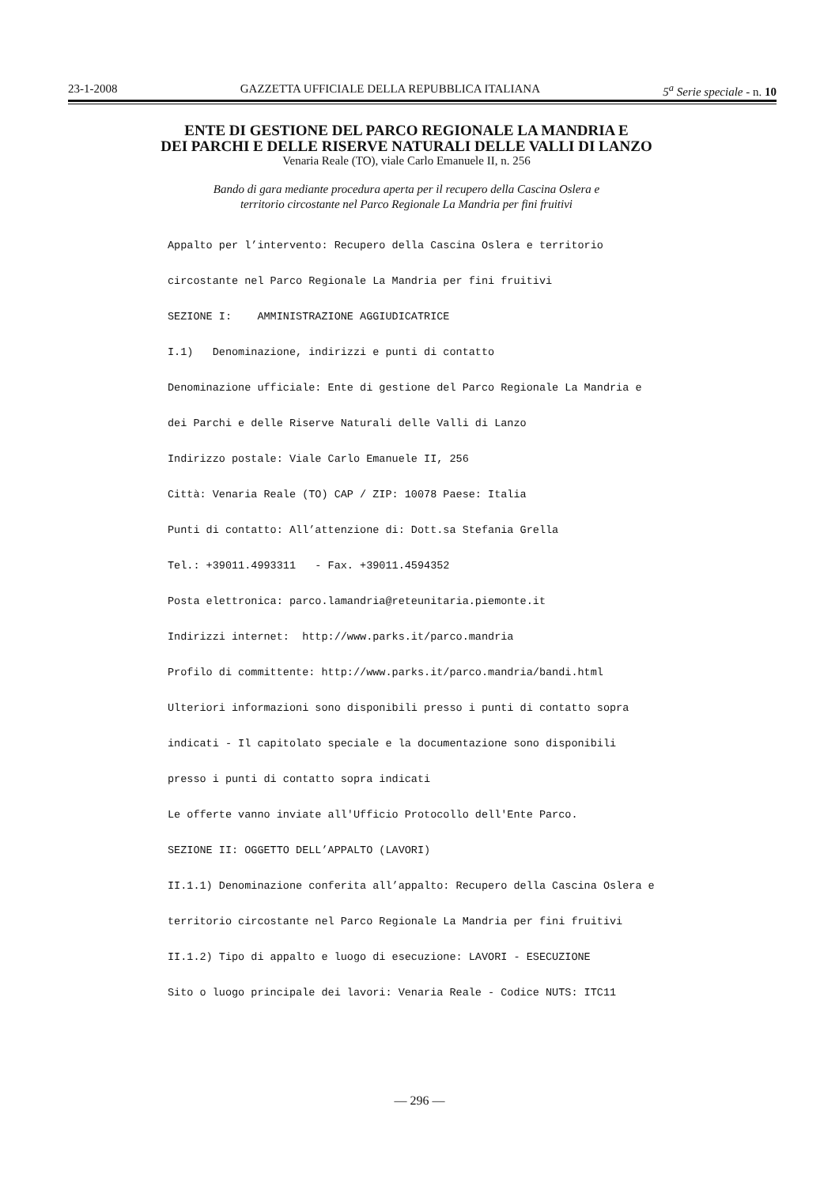23-1-2008 GAZZETTA UFFICIALE DELLA REPUBBLICA ITALIANA 5<sup>a</sup> Serie speciale - n. 10
ENTE DI GESTIONE DEL PARCO REGIONALE LA MANDRIA E
DEI PARCHI E DELLE RISERVE NATURALI DELLE VALLI DI LANZO
Venaria Reale (TO), viale Carlo Emanuele II, n. 256
Bando di gara mediante procedura aperta per il recupero della Cascina Oslera e
territorio circostante nel Parco Regionale La Mandria per fini fruitivi
Appalto per l’intervento: Recupero della Cascina Oslera e territorio
circostante nel Parco Regionale La Mandria per fini fruitivi
SEZIONE I: AMMINISTRAZIONE AGGIUDICATRICE
I.1) Denominazione, indirizzi e punti di contatto
Denominazione ufficiale: Ente di gestione del Parco Regionale La Mandria e
dei Parchi e delle Riserve Naturali delle Valli di Lanzo
Indirizzo postale: Viale Carlo Emanuele II, 256
Città: Venaria Reale (TO) CAP / ZIP: 10078 Paese: Italia
Punti di contatto: All’attenzione di: Dott.sa Stefania Grella
Tel.: +39011.4993311 - Fax. +39011.4594352
Posta elettronica: parco.lamandria@reteunitaria.piemonte.it
Indirizzi internet: http://www.parks.it/parco.mandria
Profilo di committente: http://www.parks.it/parco.mandria/bandi.html
Ulteriori informazioni sono disponibili presso i punti di contatto sopra
indicati - Il capitolato speciale e la documentazione sono disponibili
presso i punti di contatto sopra indicati
Le offerte vanno inviate all'Ufficio Protocollo dell'Ente Parco.
SEZIONE II: OGGETTO DELL’APPALTO (LAVORI)
II.1.1) Denominazione conferita all’appalto: Recupero della Cascina Oslera e
territorio circostante nel Parco Regionale La Mandria per fini fruitivi
II.1.2) Tipo di appalto e luogo di esecuzione: LAVORI - ESECUZIONE
Sito o luogo principale dei lavori: Venaria Reale - Codice NUTS: ITC11
— 296 —